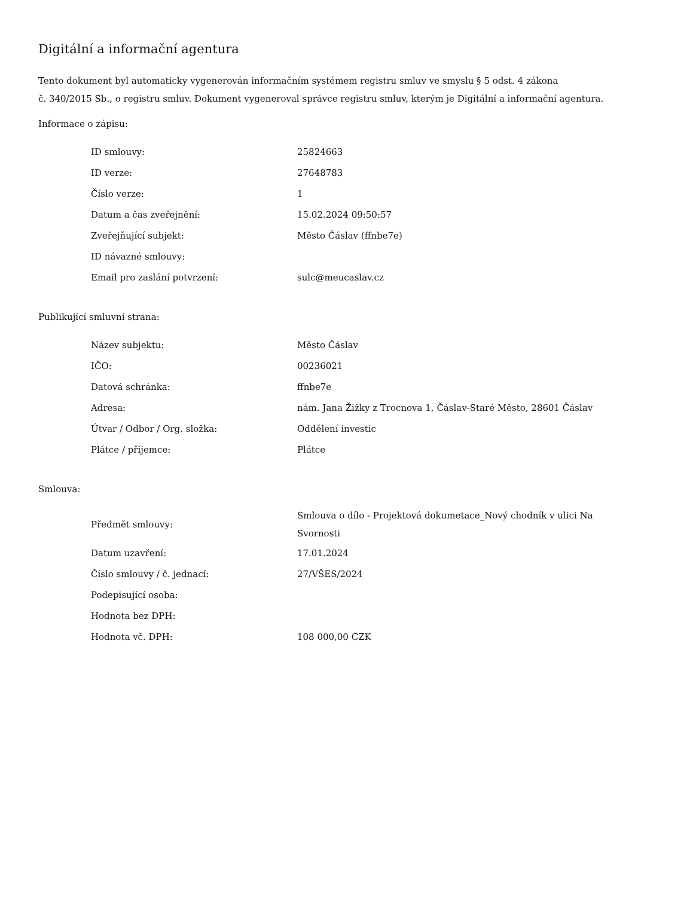Digitální a informační agentura
Tento dokument byl automaticky vygenerován informačním systémem registru smluv ve smyslu § 5 odst. 4 zákona
č. 340/2015 Sb., o registru smluv. Dokument vygeneroval správce registru smluv, kterým je Digitální a informační agentura.
Informace o zápisu:
| ID smlouvy: | 25824663 |
| ID verze: | 27648783 |
| Číslo verze: | 1 |
| Datum a čas zveřejnění: | 15.02.2024 09:50:57 |
| Zveřejňující subjekt: | Město Čáslav (ffnbe7e) |
| ID návazné smlouvy: | |
| Email pro zaslání potvrzení: | sulc@meucaslav.cz |
Publikující smluvní strana:
| Název subjektu: | Město Čáslav |
| IČO: | 00236021 |
| Datová schránka: | ffnbe7e |
| Adresa: | nám. Jana Žižky z Trocnova 1, Čáslav-Staré Město, 28601 Čáslav |
| Útvar / Odbor / Org. složka: | Oddělení investic |
| Plátce / příjemce: | Plátce |
Smlouva:
| Předmět smlouvy: | Smlouva o dílo - Projektová dokumetace_Nový chodník v ulici Na Svornosti |
| Datum uzavření: | 17.01.2024 |
| Číslo smlouvy / č. jednací: | 27/VŠES/2024 |
| Podepisující osoba: | |
| Hodnota bez DPH: | |
| Hodnota vč. DPH: | 108 000,00 CZK |